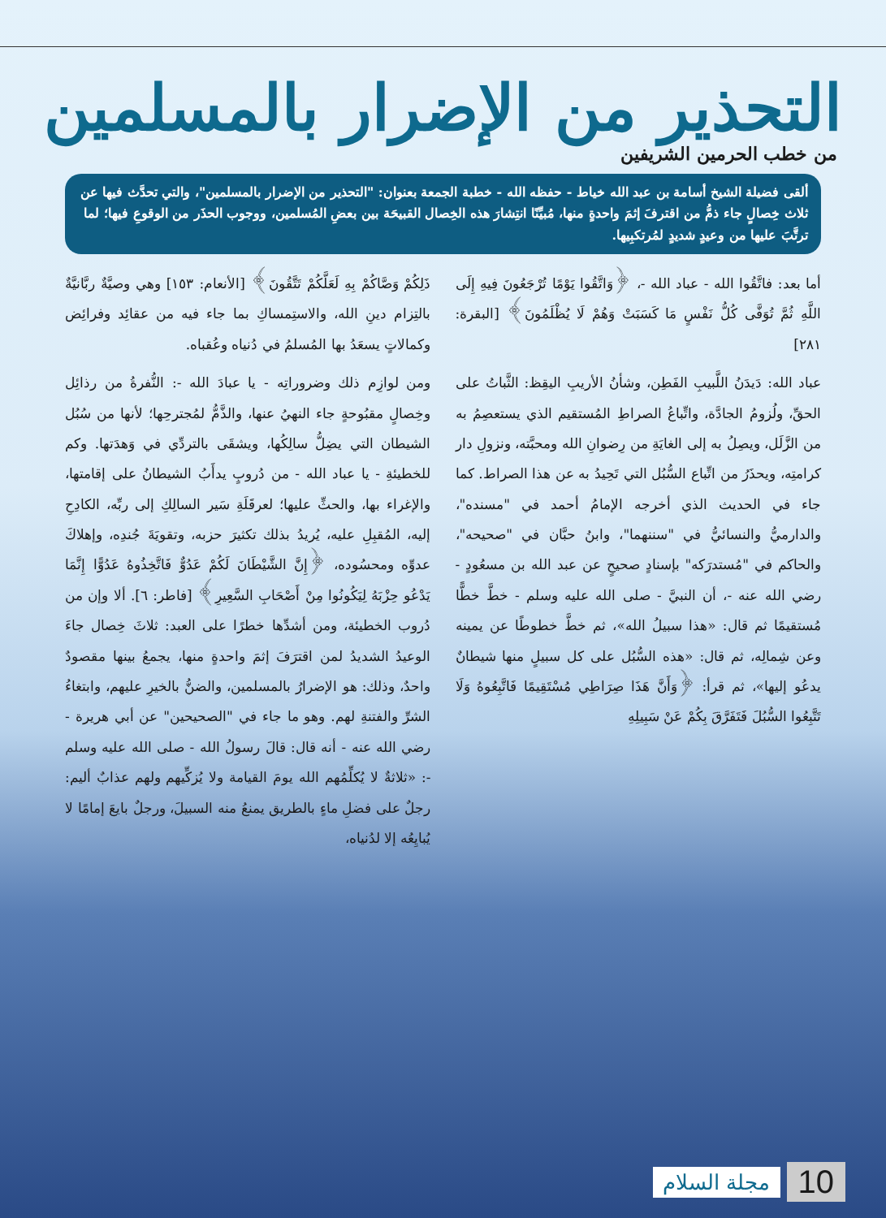التحذير من الإضرار بالمسلمين
من خطب الحرمين الشريفين
ألقى فضيلة الشيخ أسامة بن عبد الله خياط - حفظه الله - خطبة الجمعة بعنوان: "التحذير من الإضرار بالمسلمين"، والتي تحدَّث فيها عن ثلاث خِصالٍ جاء ذمُّ من اقترفَ إثمَ واحدةٍ منها، مُبيِّنًا انتِشارَ هذه الخِصال القبيحَة بين بعضِ المُسلمين، ووجوب الحذَر من الوقوعِ فيها؛ لما ترتَّبَ عليها من وعيدٍ شديدٍ لمُرتكبِيها.
أما بعد: فاتَّقُوا الله - عباد الله -، ﴿وَاتَّقُوا يَوْمًا تُرْجَعُونَ فِيهِ إِلَى اللَّهِ ثُمَّ تُوَفَّى كُلُّ نَفْسٍ مَا كَسَبَتْ وَهُمْ لَا يُظْلَمُونَ﴾ [البقرة: ٢٨١]
عباد الله: دَيدَنُ اللَّبيبِ الفَطِن، وشأنُ الأريبِ اليقِظ: الثَّباتُ على الحقِّ، ولُزومُ الجادَّة، واتِّباعُ الصراطِ المُستقيم الذي يستعصِمُ به من الزَّلَل، ويصِلُ به إلى الغايَةِ من رِضوانِ الله ومحبَّته، ونزولِ دار كرامتِه، ويحذَرُ من اتِّباع السُّبُل التي تَحِيدُ به عن هذا الصراط. كما جاء في الحديث الذي أخرجه الإمامُ أحمد في "مسنده"، والدارميُّ والنسائيُّ في "سننهما"، وابنُ حبَّان في "صحيحه"، والحاكم في "مُستدرَكه" بإسنادٍ صحيحٍ عن عبد الله بن مسعُودٍ - رضي الله عنه -، أن النبيَّ - صلى الله عليه وسلم - خطَّ خطًّا مُستقيمًا ثم قال: «هذا سبيلُ الله»، ثم خطَّ خطوطًا عن يمينه وعن شِمالِه، ثم قال: «هذه السُّبُل على كل سبيلٍ منها شيطانٌ يدعُو إليها»، ثم قرأ: ﴿وَأَنَّ هَذَا صِرَاطِي مُسْتَقِيمًا فَاتَّبِعُوهُ وَلَا تَتَّبِعُوا السُّبُلَ فَتَفَرَّقَ بِكُمْ عَنْ سَبِيلِهِ
ذَلِكُمْ وَصَّاكُمْ بِهِ لَعَلَّكُمْ تَتَّقُونَ﴾ [الأنعام: ١٥٣] وهي وصيَّةٌ ربَّانيَّةٌ بالتِزام دينِ الله، والاستِمساكِ بما جاء فيه من عقائِد وفرائِض وكمالاتٍ يسعَدُ بها المُسلمُ في دُنياه وعُقباه.
ومن لوازِم ذلك وضروراتِه - يا عبادَ الله -: النُّفرةُ من رذائِل وخِصالٍ مقبُوحةٍ جاء النهيُ عنها، والذَّمُّ لمُجترحِها؛ لأنها من سُبُل الشيطان التي يضِلُّ سالِكُها، ويشقَى بالتردِّي في وَهدَتها. وكم للخطيئةِ - يا عباد الله - من دُروبٍ يدأَبُ الشيطانُ على إقامتها، والإغراء بها، والحثِّ عليها؛ لعرقَلَةِ سَير السالِكِ إلى ربِّه، الكادِحِ إليه، المُقبِلِ عليه، يُريدُ بذلك تكثيرَ حزبه، وتقويَةَ جُندِه، وإهلاكَ عدوِّه ومحسُوده، ﴿إِنَّ الشَّيْطَانَ لَكُمْ عَدُوٌّ فَاتَّخِذُوهُ عَدُوًّا إِنَّمَا يَدْعُو حِزْبَهُ لِيَكُونُوا مِنْ أَصْحَابِ السَّعِيرِ﴾ [فاطر: ٦]. ألا وإن من دُروب الخطيئة، ومن أشدِّها خطرًا على العبد: ثلاثَ خِصال جاءَ الوعيدُ الشديدُ لمن اقترَفَ إثمَ واحدةٍ منها، يجمعُ بينها مقصودٌ واحدٌ، وذلك: هو الإضرارُ بالمسلمين، والضنُّ بالخيرِ عليهم، وابتغاءُ الشرِّ والفتنةِ لهم. وهو ما جاء في "الصحيحين" عن أبي هريرة - رضي الله عنه - أنه قال: قالَ رسولُ الله - صلى الله عليه وسلم -: «ثلاثةٌ لا يُكلِّمُهم الله يومَ القيامة ولا يُزكِّيهم ولهم عذابٌ أليم: رجلٌ على فضلِ ماءٍ بالطريق يمنعُ منه السبيلَ، ورجلٌ بايعَ إمامًا لا يُبايِعُه إلا لدُنياه،
مجلة السلام 10